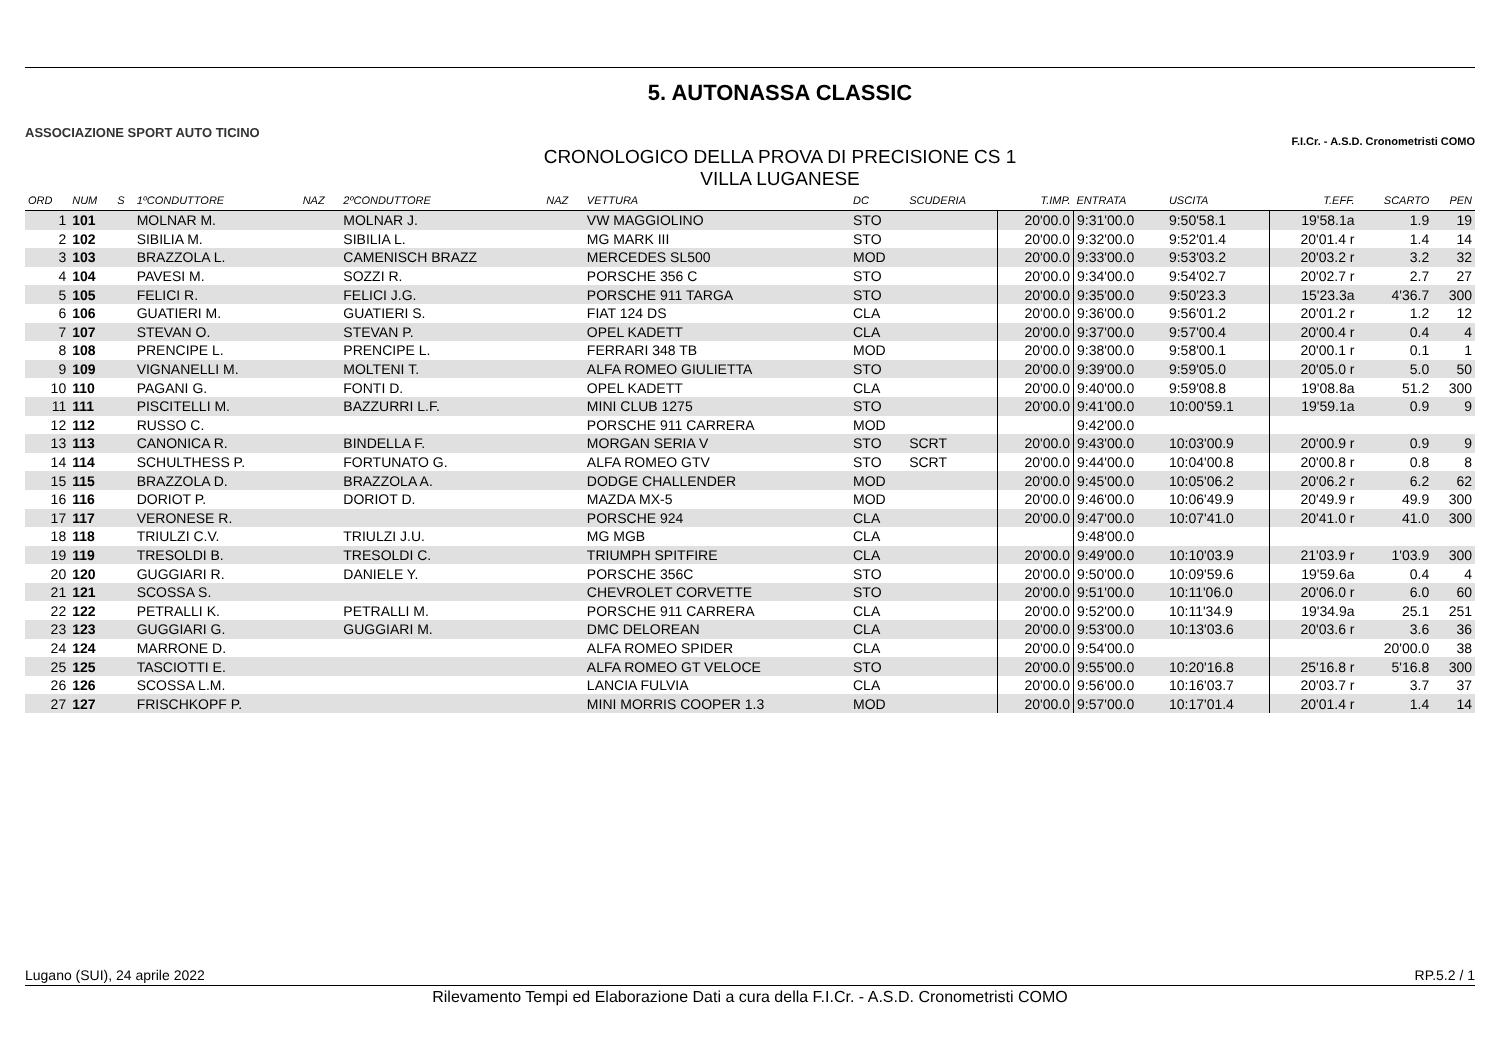ASSOCIAZIONE SPORT AUTO TICINO
5. AUTONASSA CLASSIC
CRONOLOGICO DELLA PROVA DI PRECISIONE CS 1
VILLA LUGANESE
F.I.Cr. - A.S.D. Cronometristi COMO
| ORD | NUM | S | 1ºCONDUTTORE | NAZ | 2ºCONDUTTORE | NAZ | VETTURA | DC | SCUDERIA | T.IMP. | ENTRATA | USCITA | T.EFF. | SCARTO | PEN |
| --- | --- | --- | --- | --- | --- | --- | --- | --- | --- | --- | --- | --- | --- | --- | --- |
| 1 | 101 | | MOLNAR M. | | MOLNAR J. | | VW MAGGIOLINO | STO | | 20'00.0 | 9:31'00.0 | 9:50'58.1 | 19'58.1a | 1.9 | 19 |
| 2 | 102 | | SIBILIA M. | | SIBILIA L. | | MG MARK III | STO | | 20'00.0 | 9:32'00.0 | 9:52'01.4 | 20'01.4 r | 1.4 | 14 |
| 3 | 103 | | BRAZZOLA L. | | CAMENISCH BRAZZ | | MERCEDES SL500 | MOD | | 20'00.0 | 9:33'00.0 | 9:53'03.2 | 20'03.2 r | 3.2 | 32 |
| 4 | 104 | | PAVESI M. | | SOZZI R. | | PORSCHE 356 C | STO | | 20'00.0 | 9:34'00.0 | 9:54'02.7 | 20'02.7 r | 2.7 | 27 |
| 5 | 105 | | FELICI R. | | FELICI J.G. | | PORSCHE 911 TARGA | STO | | 20'00.0 | 9:35'00.0 | 9:50'23.3 | 15'23.3a | 4'36.7 | 300 |
| 6 | 106 | | GUATIERI M. | | GUATIERI S. | | FIAT 124 DS | CLA | | 20'00.0 | 9:36'00.0 | 9:56'01.2 | 20'01.2 r | 1.2 | 12 |
| 7 | 107 | | STEVAN O. | | STEVAN P. | | OPEL KADETT | CLA | | 20'00.0 | 9:37'00.0 | 9:57'00.4 | 20'00.4 r | 0.4 | 4 |
| 8 | 108 | | PRENCIPE L. | | PRENCIPE L. | | FERRARI 348 TB | MOD | | 20'00.0 | 9:38'00.0 | 9:58'00.1 | 20'00.1 r | 0.1 | 1 |
| 9 | 109 | | VIGNANELLI M. | | MOLTENI T. | | ALFA ROMEO GIULIETTA | STO | | 20'00.0 | 9:39'00.0 | 9:59'05.0 | 20'05.0 r | 5.0 | 50 |
| 10 | 110 | | PAGANI G. | | FONTI D. | | OPEL KADETT | CLA | | 20'00.0 | 9:40'00.0 | 9:59'08.8 | 19'08.8a | 51.2 | 300 |
| 11 | 111 | | PISCITELLI M. | | BAZZURRI L.F. | | MINI CLUB 1275 | STO | | 20'00.0 | 9:41'00.0 | 10:00'59.1 | 19'59.1a | 0.9 | 9 |
| 12 | 112 | | RUSSO C. | | | | PORSCHE 911 CARRERA | MOD | | | 9:42'00.0 | | | | |
| 13 | 113 | | CANONICA R. | | BINDELLA F. | | MORGAN SERIA V | STO | SCRT | 20'00.0 | 9:43'00.0 | 10:03'00.9 | 20'00.9 r | 0.9 | 9 |
| 14 | 114 | | SCHULTHESS P. | | FORTUNATO G. | | ALFA ROMEO GTV | STO | SCRT | 20'00.0 | 9:44'00.0 | 10:04'00.8 | 20'00.8 r | 0.8 | 8 |
| 15 | 115 | | BRAZZOLA D. | | BRAZZOLA A. | | DODGE CHALLENDER | MOD | | 20'00.0 | 9:45'00.0 | 10:05'06.2 | 20'06.2 r | 6.2 | 62 |
| 16 | 116 | | DORIOT P. | | DORIOT D. | | MAZDA MX-5 | MOD | | 20'00.0 | 9:46'00.0 | 10:06'49.9 | 20'49.9 r | 49.9 | 300 |
| 17 | 117 | | VERONESE R. | | | | PORSCHE 924 | CLA | | 20'00.0 | 9:47'00.0 | 10:07'41.0 | 20'41.0 r | 41.0 | 300 |
| 18 | 118 | | TRIULZI C.V. | | TRIULZI J.U. | | MG MGB | CLA | | | 9:48'00.0 | | | | |
| 19 | 119 | | TRESOLDI B. | | TRESOLDI C. | | TRIUMPH SPITFIRE | CLA | | 20'00.0 | 9:49'00.0 | 10:10'03.9 | 21'03.9 r | 1'03.9 | 300 |
| 20 | 120 | | GUGGIARI R. | | DANIELE Y. | | PORSCHE 356C | STO | | 20'00.0 | 9:50'00.0 | 10:09'59.6 | 19'59.6a | 0.4 | 4 |
| 21 | 121 | | SCOSSA S. | | | | CHEVROLET CORVETTE | STO | | 20'00.0 | 9:51'00.0 | 10:11'06.0 | 20'06.0 r | 6.0 | 60 |
| 22 | 122 | | PETRALLI K. | | PETRALLI M. | | PORSCHE 911 CARRERA | CLA | | 20'00.0 | 9:52'00.0 | 10:11'34.9 | 19'34.9a | 25.1 | 251 |
| 23 | 123 | | GUGGIARI G. | | GUGGIARI M. | | DMC DELOREAN | CLA | | 20'00.0 | 9:53'00.0 | 10:13'03.6 | 20'03.6 r | 3.6 | 36 |
| 24 | 124 | | MARRONE D. | | | | ALFA ROMEO SPIDER | CLA | | 20'00.0 | 9:54'00.0 | | | 20'00.0 | 38 |
| 25 | 125 | | TASCIOTTI E. | | | | ALFA ROMEO GT VELOCE | STO | | 20'00.0 | 9:55'00.0 | 10:20'16.8 | 25'16.8 r | 5'16.8 | 300 |
| 26 | 126 | | SCOSSA L.M. | | | | LANCIA FULVIA | CLA | | 20'00.0 | 9:56'00.0 | 10:16'03.7 | 20'03.7 r | 3.7 | 37 |
| 27 | 127 | | FRISCHKOPF P. | | | | MINI MORRIS COOPER 1.3 | MOD | | 20'00.0 | 9:57'00.0 | 10:17'01.4 | 20'01.4 r | 1.4 | 14 |
Lugano (SUI), 24 aprile 2022 RP.5.2 / 1
Rilevamento Tempi ed Elaborazione Dati a cura della F.I.Cr. - A.S.D. Cronometristi COMO